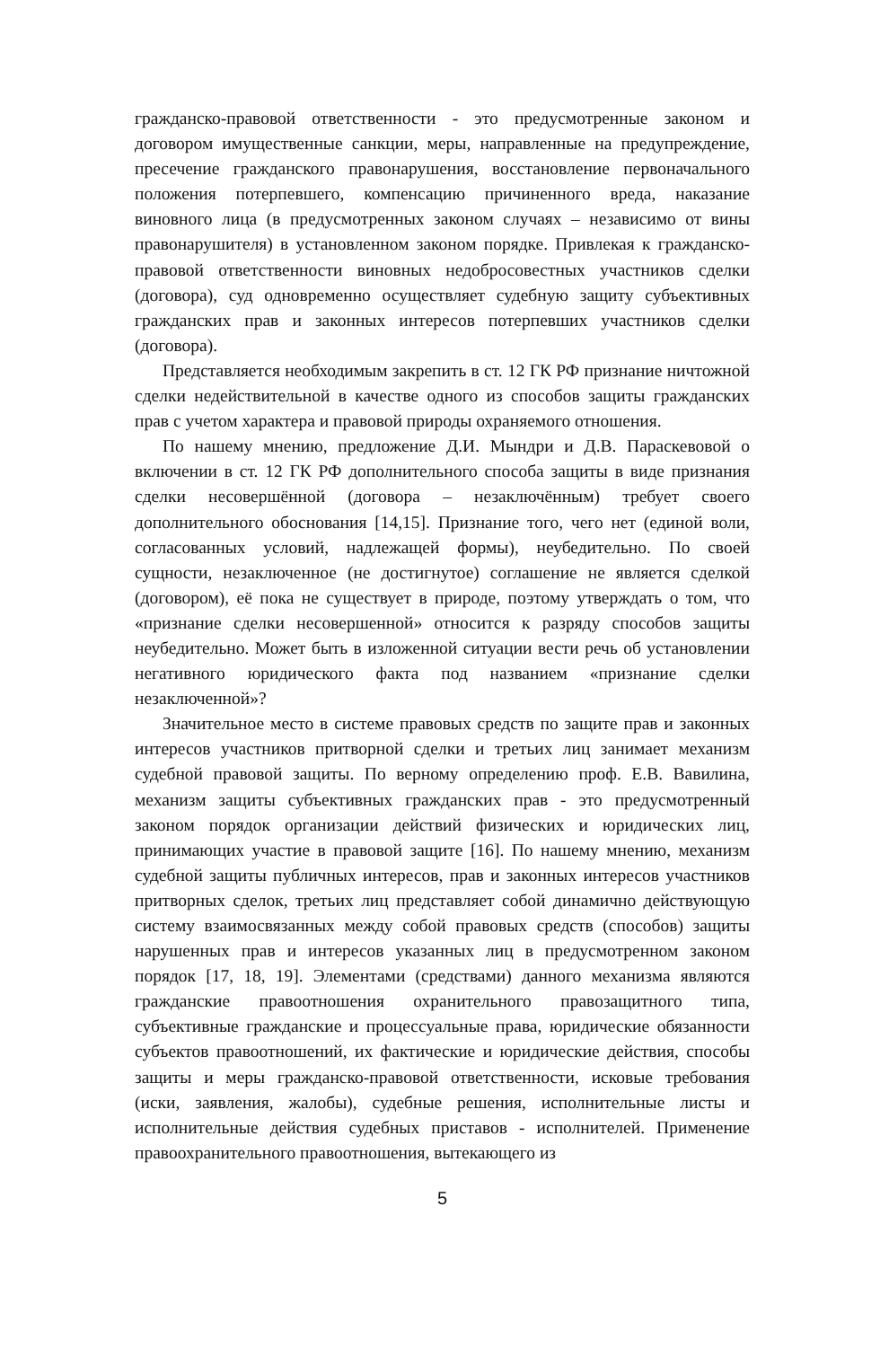гражданско-правовой ответственности - это предусмотренные законом и договором имущественные санкции, меры, направленные на предупреждение, пресечение гражданского правонарушения, восстановление первоначального положения потерпевшего, компенсацию причиненного вреда, наказание виновного лица (в предусмотренных законом случаях – независимо от вины правонарушителя) в установленном законом порядке. Привлекая к гражданско-правовой ответственности виновных недобросовестных участников сделки (договора), суд одновременно осуществляет судебную защиту субъективных гражданских прав и законных интересов потерпевших участников сделки (договора).
Представляется необходимым закрепить в ст. 12 ГК РФ признание ничтожной сделки недействительной в качестве одного из способов защиты гражданских прав с учетом характера и правовой природы охраняемого отношения.
По нашему мнению, предложение Д.И. Мындри и Д.В. Параскевовой о включении в ст. 12 ГК РФ дополнительного способа защиты в виде признания сделки несовершённой (договора – незаключённым) требует своего дополнительного обоснования [14,15]. Признание того, чего нет (единой воли, согласованных условий, надлежащей формы), неубедительно. По своей сущности, незаключенное (не достигнутое) соглашение не является сделкой (договором), её пока не существует в природе, поэтому утверждать о том, что «признание сделки несовершенной» относится к разряду способов защиты неубедительно. Может быть в изложенной ситуации вести речь об установлении негативного юридического факта под названием «признание сделки незаключенной»?
Значительное место в системе правовых средств по защите прав и законных интересов участников притворной сделки и третьих лиц занимает механизм судебной правовой защиты. По верному определению проф. Е.В. Вавилина, механизм защиты субъективных гражданских прав - это предусмотренный законом порядок организации действий физических и юридических лиц, принимающих участие в правовой защите [16]. По нашему мнению, механизм судебной защиты публичных интересов, прав и законных интересов участников притворных сделок, третьих лиц представляет собой динамично действующую систему взаимосвязанных между собой правовых средств (способов) защиты нарушенных прав и интересов указанных лиц в предусмотренном законом порядок [17, 18, 19]. Элементами (средствами) данного механизма являются гражданские правоотношения охранительного правозащитного типа, субъективные гражданские и процессуальные права, юридические обязанности субъектов правоотношений, их фактические и юридические действия, способы защиты и меры гражданско-правовой ответственности, исковые требования (иски, заявления, жалобы), судебные решения, исполнительные листы и исполнительные действия судебных приставов - исполнителей. Применение правоохранительного правоотношения, вытекающего из
5